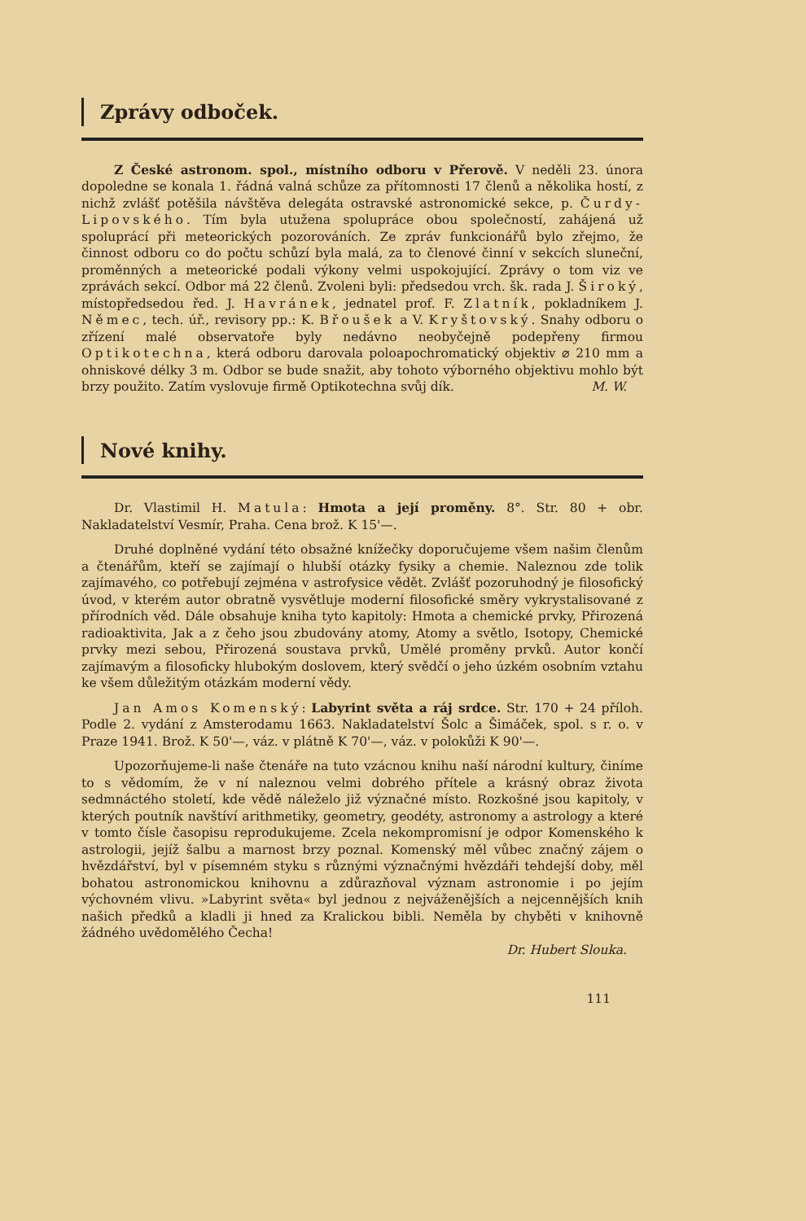Zprávy odboček.
Z České astronom. spol., místního odboru v Přerově. V neděli 23. února dopoledne se konala 1. řádná valná schůze za přítomnosti 17 členů a několika hostí, z nichž zvlášť potěšila návštěva delegáta ostravské astronomické sekce, p. Čurdy-Lipovského. Tím byla utužena spolupráce obou společností, zahájená už spoluprácí při meteorických pozorováních. Ze zpráv funkcionářů bylo zřejmo, že činnost odboru co do počtu schůzí byla malá, za to členové činní v sekcích sluneční, proměnných a meteorické podali výkony velmi uspokojující. Zprávy o tom viz ve zprávách sekcí. Odbor má 22 členů. Zvoleni byli: předsedou vrch. šk. rada J. Široký, místopředsedou řed. J. Havránek, jednatel prof. F. Zlatník, pokladníkem J. Němec, tech. úř., revisory pp.: K. Břoušek a V. Kryštovský. Snahy odboru o zřízení malé observatoře byly nedávno neobyčejně podepřeny firmou Optikotechna, která odboru darovala poloapochromatický objektiv ⌀ 210 mm a ohniskové délky 3 m. Odbor se bude snažit, aby tohoto výborného objektivu mohlo být brzy použito. Zatím vyslovuje firmě Optikotechna svůj dík. M. W.
Nové knihy.
Dr. Vlastimil H. Matula: Hmota a její proměny. 8°. Str. 80 + obr. Nakladatelství Vesmír, Praha. Cena brož. K 15'—.
Druhé doplněné vydání této obsažné knížečky doporučujeme všem našim členům a čtenářům, kteří se zajímají o hlubší otázky fysiky a chemie. Naleznou zde tolik zajímavého, co potřebují zejména v astrofysice vědět. Zvlášť pozoruhodný je filosofický úvod, v kterém autor obratně vysvětluje moderní filosofické směry vykrystalisované z přírodních věd. Dále obsahuje kniha tyto kapitoly: Hmota a chemické prvky, Přirozená radioaktivita, Jak a z čeho jsou zbudovány atomy, Atomy a světlo, Isotopy, Chemické prvky mezi sebou, Přirozená soustava prvků, Umělé proměny prvků. Autor končí zajímavým a filosoficky hlubokým doslovem, který svědčí o jeho úzkém osobním vztahu ke všem důležitým otázkám moderní vědy.
Jan Amos Komenský: Labyrint světa a ráj srdce. Str. 170 + 24 příloh. Podle 2. vydání z Amsterodamu 1663. Nakladatelství Šolc a Šimáček, spol. s r. o. v Praze 1941. Brož. K 50'—, váz. v plátně K 70'—, váz. v polokůži K 90'—.
Upozorňujeme-li naše čtenáře na tuto vzácnou knihu naší národní kultury, činíme to s vědomím, že v ní naleznou velmi dobrého přítele a krásný obraz života sedmnáctého století, kde vědě náleželo již význačné místo. Rozkošné jsou kapitoly, v kterých poutník navštíví arithmetiky, geometry, geodéty, astronomy a astrology a které v tomto čísle časopisu reprodukujeme. Zcela nekompromisní je odpor Komenského k astrologii, jejíž šalbu a marnost brzy poznal. Komenský měl vůbec značný zájem o hvězdářství, byl v písemném styku s různými význačnými hvězdáři tehdejší doby, měl bohatou astronomickou knihovnu a zdůrazňoval význam astronomie i po jejím výchovném vlivu. »Labyrint světa« byl jednou z nejváženějších a nejcennějších knih našich předků a kladli ji hned za Kralickou bibli. Neměla by chyběti v knihovně žádného uvědomělého Čecha!
Dr. Hubert Slouka.
111